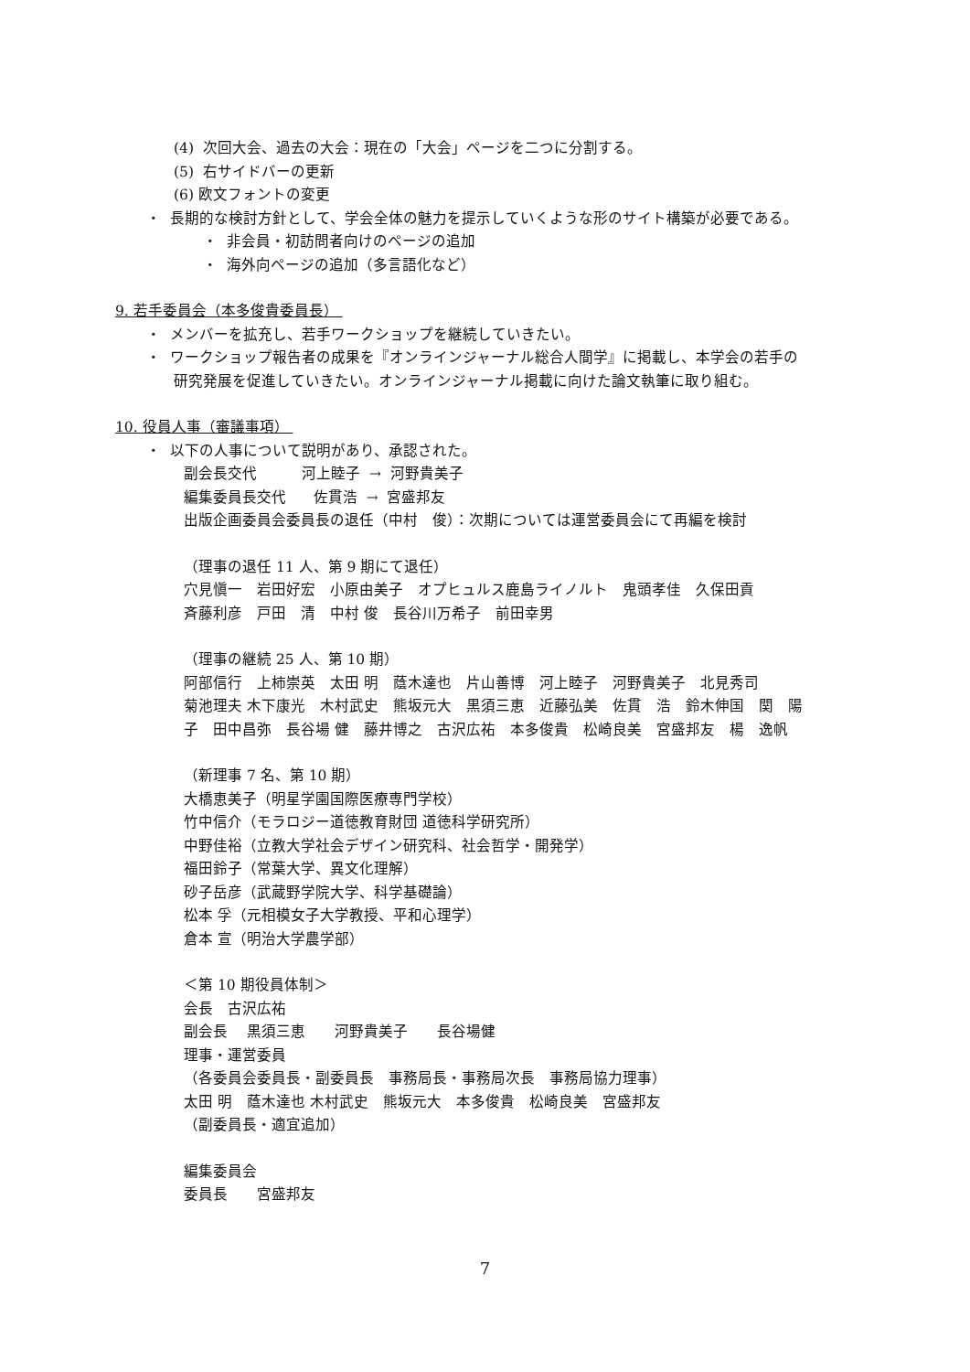(4) 次回大会、過去の大会：現在の「大会」ページを二つに分割する。
(5) 右サイドバーの更新
(6) 欧文フォントの変更
・ 長期的な検討方針として、学会全体の魅力を提示していくような形のサイト構築が必要である。
・ 非会員・初訪問者向けのページの追加
・ 海外向ページの追加（多言語化など）
9. 若手委員会（本多俊貴委員長）
・ メンバーを拡充し、若手ワークショップを継続していきたい。
・ ワークショップ報告者の成果を『オンラインジャーナル総合人間学』に掲載し、本学会の若手の
研究発展を促進していきたい。オンラインジャーナル掲載に向けた論文執筆に取り組む。
10. 役員人事（審議事項）
・ 以下の人事について説明があり、承認された。
副会長交代 河上睦子 → 河野貴美子
編集委員長交代 佐貫浩 → 宮盛邦友
出版企画委員会委員長の退任（中村　俊）：次期については運営委員会にて再編を検討
（理事の退任 11 人、第 9 期にて退任）
穴見愼一　岩田好宏　小原由美子　オプヒュルス鹿島ライノルト　鬼頭孝佳　久保田貢
斉藤利彦　戸田　清　中村 俊　長谷川万希子　前田幸男
（理事の継続 25 人、第 10 期）
阿部信行　上柿崇英　太田 明　蔭木達也　片山善博　河上睦子　河野貴美子　北見秀司
菊池理夫 木下康光　木村武史　熊坂元大　黒須三恵　近藤弘美　佐貫　浩　鈴木伸国　関　陽
子　田中昌弥　長谷場 健　藤井博之　古沢広祐　本多俊貴　松崎良美　宮盛邦友　楊　逸帆
（新理事 7 名、第 10 期）
大橋恵美子（明星学園国際医療専門学校）
竹中信介（モラロジー道徳教育財団 道徳科学研究所）
中野佳裕（立教大学社会デザイン研究科、社会哲学・開発学）
福田鈴子（常葉大学、異文化理解）
砂子岳彦（武蔵野学院大学、科学基礎論）
松本 孚（元相模女子大学教授、平和心理学）
倉本 宣（明治大学農学部）
＜第 10 期役員体制＞
会長　古沢広祐
副会長　 黒須三恵　　河野貴美子　　長谷場健
理事・運営委員
（各委員会委員長・副委員長　事務局長・事務局次長　事務局協力理事）
太田 明　蔭木達也 木村武史　熊坂元大　本多俊貴　松崎良美　宮盛邦友
（副委員長・適宜追加）
編集委員会
委員長　　宮盛邦友
7